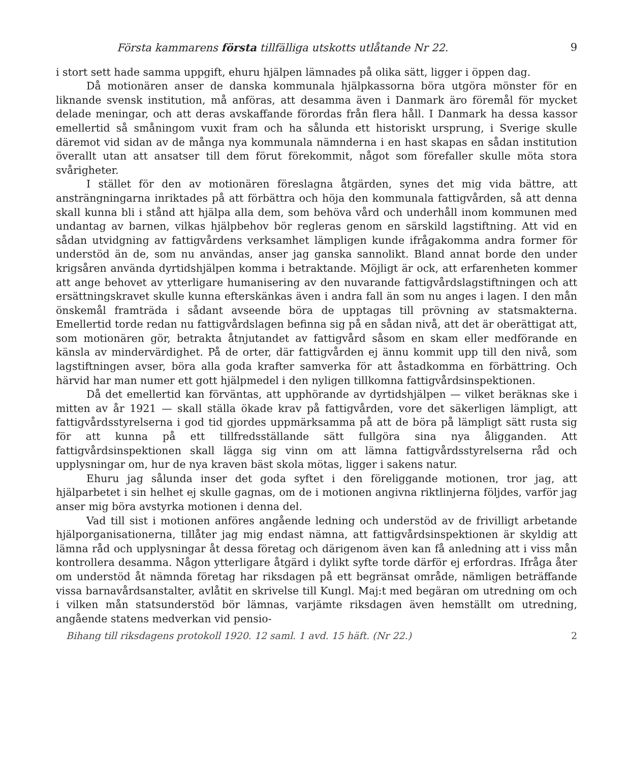Första kammarens första tillfälliga utskotts utlåtande Nr 22. 9
i stort sett hade samma uppgift, ehuru hjälpen lämnades på olika sätt, ligger i öppen dag.
Då motionären anser de danska kommunala hjälpkassorna böra utgöra mönster för en liknande svensk institution, må anföras, att desamma även i Danmark äro föremål för mycket delade meningar, och att deras avskaffande förordas från flera håll. I Danmark ha dessa kassor emellertid så småningom vuxit fram och ha sålunda ett historiskt ursprung, i Sverige skulle däremot vid sidan av de många nya kommunala nämnderna i en hast skapas en sådan institution överallt utan att ansatser till dem förut förekommit, något som förefaller skulle möta stora svårigheter.
I stället för den av motionären föreslagna åtgärden, synes det mig vida bättre, att ansträngningarna inriktades på att förbättra och höja den kommunala fattigvården, så att denna skall kunna bli i stånd att hjälpa alla dem, som behöva vård och underhåll inom kommunen med undantag av barnen, vilkas hjälpbehov bör regleras genom en särskild lagstiftning. Att vid en sådan utvidgning av fattigvårdens verksamhet lämpligen kunde ifrågakomma andra former för understöd än de, som nu användas, anser jag ganska sannolikt. Bland annat borde den under krigsåren använda dyrtidshjälpen komma i betraktande. Möjligt är ock, att erfarenheten kommer att ange behovet av ytterligare humanisering av den nuvarande fattigvårdslagstiftningen och att ersättningskravet skulle kunna efterskänkas även i andra fall än som nu anges i lagen. I den mån önskemål framträda i sådant avseende böra de upptagas till prövning av statsmakterna. Emellertid torde redan nu fattigvårdslagen befinna sig på en sådan nivå, att det är oberättigat att, som motionären gör, betrakta åtnjutandet av fattigvård såsom en skam eller medförande en känsla av mindervärdighet. På de orter, där fattigvården ej ännu kommit upp till den nivå, som lagstiftningen avser, böra alla goda krafter samverka för att åstadkomma en förbättring. Och härvid har man numer ett gott hjälpmedel i den nyligen tillkomna fattigvårdsinspektionen.
Då det emellertid kan förväntas, att upphörande av dyrtidshjälpen — vilket beräknas ske i mitten av år 1921 — skall ställa ökade krav på fattigvården, vore det säkerligen lämpligt, att fattigvårdsstyrelserna i god tid gjordes uppmärksamma på att de böra på lämpligt sätt rusta sig för att kunna på ett tillfredsställande sätt fullgöra sina nya åligganden. Att fattigvårdsinspektionen skall lägga sig vinn om att lämna fattigvårdsstyrelserna råd och upplysningar om, hur de nya kraven bäst skola mötas, ligger i sakens natur.
Ehuru jag sålunda inser det goda syftet i den föreliggande motionen, tror jag, att hjälparbetet i sin helhet ej skulle gagnas, om de i motionen angivna riktlinjerna följdes, varför jag anser mig böra avstyrka motionen i denna del.
Vad till sist i motionen anföres angående ledning och understöd av de frivilligt arbetande hjälporganisationerna, tillåter jag mig endast nämna, att fattigvårdsinspektionen är skyldig att lämna råd och upplysningar åt dessa företag och därigenom även kan få anledning att i viss mån kontrollera desamma. Någon ytterligare åtgärd i dylikt syfte torde därför ej erfordras. Ifråga åter om understöd åt nämnda företag har riksdagen på ett begränsat område, nämligen beträffande vissa barnavårdsanstalter, avlåtit en skrivelse till Kungl. Maj:t med begäran om utredning om och i vilken mån statsunderstöd bör lämnas, varjämte riksdagen även hemställt om utredning, angående statens medverkan vid pensio-
Bihang till riksdagens protokoll 1920. 12 saml. 1 avd. 15 häft. (Nr 22.) 2